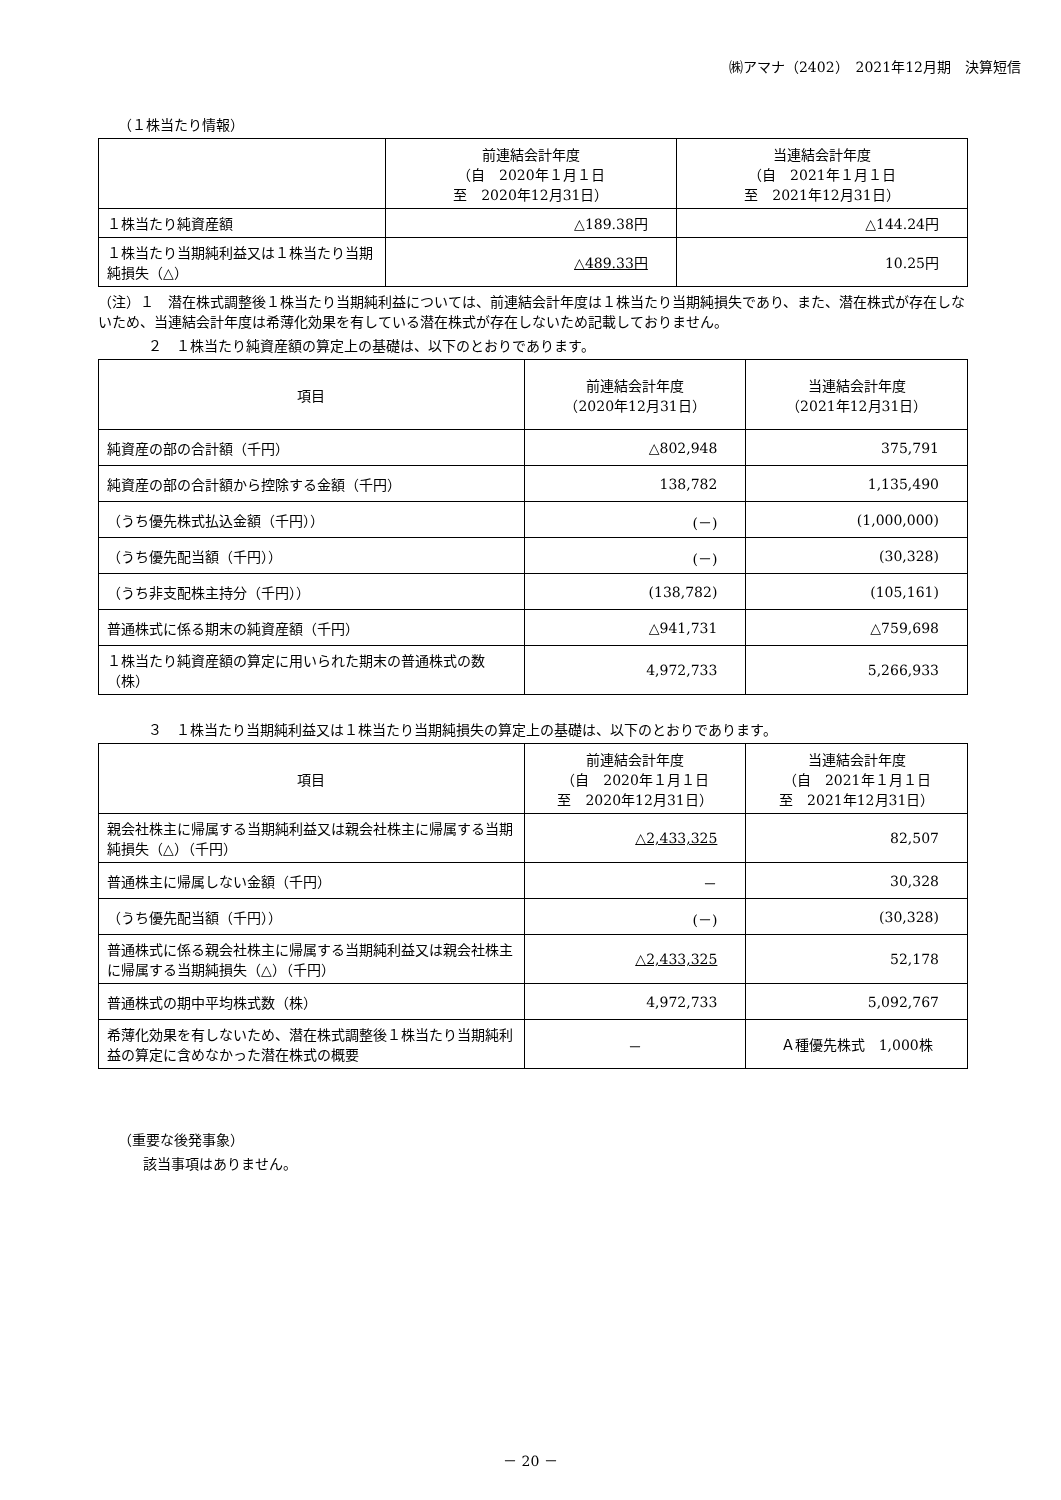㈱アマナ（2402）　2021年12月期　決算短信
（１株当たり情報）
| | 前連結会計年度 （自 2020年１月１日 至 2020年12月31日） | 当連結会計年度 （自 2021年１月１日 至 2021年12月31日） |
| --- | --- | --- |
| １株当たり純資産額 | △189.38円 | △144.24円 |
| １株当たり当期純利益又は１株当たり当期純損失（△） | △489.33円 | 10.25円 |
（注）１　潜在株式調整後１株当たり当期純利益については、前連結会計年度は１株当たり当期純損失であり、また、潜在株式が存在しないため、当連結会計年度は希薄化効果を有している潜在株式が存在しないため記載しておりません。
２　１株当たり純資産額の算定上の基礎は、以下のとおりであります。
| 項目 | 前連結会計年度 （2020年12月31日） | 当連結会計年度 （2021年12月31日） |
| --- | --- | --- |
| 純資産の部の合計額（千円） | △802,948 | 375,791 |
| 純資産の部の合計額から控除する金額（千円） | 138,782 | 1,135,490 |
| （うち優先株式払込金額（千円）） | (－) | (1,000,000) |
| （うち優先配当額（千円）） | (－) | (30,328) |
| （うち非支配株主持分（千円）） | (138,782) | (105,161) |
| 普通株式に係る期末の純資産額（千円） | △941,731 | △759,698 |
| １株当たり純資産額の算定に用いられた期末の普通株式の数（株） | 4,972,733 | 5,266,933 |
３　１株当たり当期純利益又は１株当たり当期純損失の算定上の基礎は、以下のとおりであります。
| 項目 | 前連結会計年度 （自 2020年１月１日 至 2020年12月31日） | 当連結会計年度 （自 2021年１月１日 至 2021年12月31日） |
| --- | --- | --- |
| 親会社株主に帰属する当期純利益又は親会社株主に帰属する当期純損失（△）（千円） | △2,433,325 | 82,507 |
| 普通株主に帰属しない金額（千円） | － | 30,328 |
| （うち優先配当額（千円）） | (－) | (30,328) |
| 普通株式に係る親会社株主に帰属する当期純利益又は親会社株主に帰属する当期純損失（△）（千円） | △2,433,325 | 52,178 |
| 普通株式の期中平均株式数（株） | 4,972,733 | 5,092,767 |
| 希薄化効果を有しないため、潜在株式調整後１株当たり当期純利益の算定に含めなかった潜在株式の概要 | － | Ａ種優先株式 1,000株 |
（重要な後発事象）
該当事項はありません。
－ 20 －